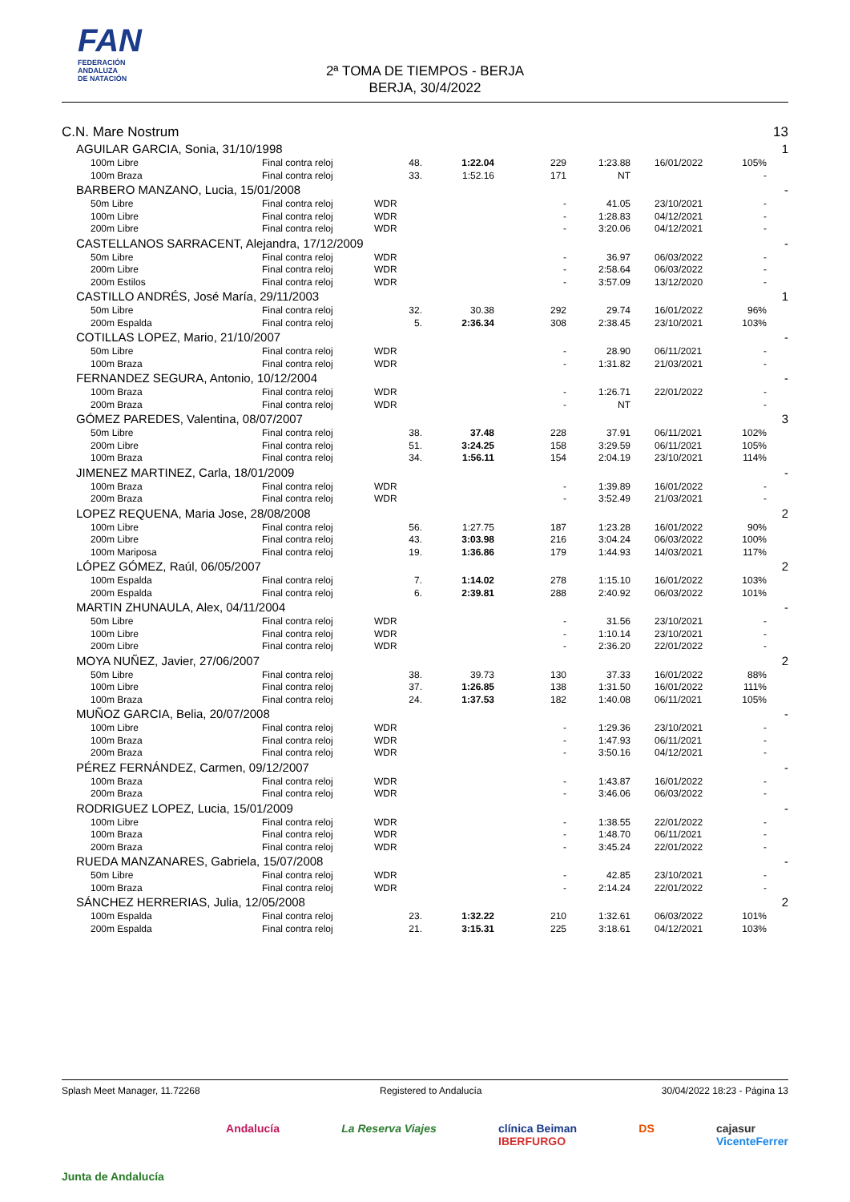FAN
FEDERACIÓN
ANDALUZA
DE NATACIÓN
2ª TOMA DE TIEMPOS - BERJA
BERJA, 30/4/2022
| C.N. Mare Nostrum | | | | | | | | | 13 |
| | AGUILAR GARCIA, Sonia, 31/10/1998 | | | | | | | | 1 |
| | 100m Libre | Final contra reloj | 48. | 1:22.04 | 229 | 1:23.88 | 16/01/2022 | 105% | |
| | 100m Braza | Final contra reloj | 33. | 1:52.16 | 171 | NT | | - | |
| | BARBERO MANZANO, Lucia, 15/01/2008 | | | | | | | | - |
| | 50m Libre | Final contra reloj | WDR | | - | 41.05 | 23/10/2021 | - | |
| | 100m Libre | Final contra reloj | WDR | | - | 1:28.83 | 04/12/2021 | - | |
| | 200m Libre | Final contra reloj | WDR | | - | 3:20.06 | 04/12/2021 | - | |
| | CASTELLANOS SARRACENT, Alejandra, 17/12/2009 | | | | | | | | - |
| | 50m Libre | Final contra reloj | WDR | | - | 36.97 | 06/03/2022 | - | |
| | 200m Libre | Final contra reloj | WDR | | - | 2:58.64 | 06/03/2022 | - | |
| | 200m Estilos | Final contra reloj | WDR | | - | 3:57.09 | 13/12/2020 | - | |
| | CASTILLO ANDRÉS, José María, 29/11/2003 | | | | | | | | 1 |
| | 50m Libre | Final contra reloj | 32. | 30.38 | 292 | 29.74 | 16/01/2022 | 96% | |
| | 200m Espalda | Final contra reloj | 5. | 2:36.34 | 308 | 2:38.45 | 23/10/2021 | 103% | |
| | COTILLAS LOPEZ, Mario, 21/10/2007 | | | | | | | | - |
| | 50m Libre | Final contra reloj | WDR | | - | 28.90 | 06/11/2021 | - | |
| | 100m Braza | Final contra reloj | WDR | | - | 1:31.82 | 21/03/2021 | - | |
| | FERNANDEZ SEGURA, Antonio, 10/12/2004 | | | | | | | | - |
| | 100m Braza | Final contra reloj | WDR | | - | 1:26.71 | 22/01/2022 | - | |
| | 200m Braza | Final contra reloj | WDR | | - | NT | | - | |
| | GÓMEZ PAREDES, Valentina, 08/07/2007 | | | | | | | | 3 |
| | 50m Libre | Final contra reloj | 38. | 37.48 | 228 | 37.91 | 06/11/2021 | 102% | |
| | 200m Libre | Final contra reloj | 51. | 3:24.25 | 158 | 3:29.59 | 06/11/2021 | 105% | |
| | 100m Braza | Final contra reloj | 34. | 1:56.11 | 154 | 2:04.19 | 23/10/2021 | 114% | |
| | JIMENEZ MARTINEZ, Carla, 18/01/2009 | | | | | | | | - |
| | 100m Braza | Final contra reloj | WDR | | - | 1:39.89 | 16/01/2022 | - | |
| | 200m Braza | Final contra reloj | WDR | | - | 3:52.49 | 21/03/2021 | - | |
| | LOPEZ REQUENA, Maria Jose, 28/08/2008 | | | | | | | | 2 |
| | 100m Libre | Final contra reloj | 56. | 1:27.75 | 187 | 1:23.28 | 16/01/2022 | 90% | |
| | 200m Libre | Final contra reloj | 43. | 3:03.98 | 216 | 3:04.24 | 06/03/2022 | 100% | |
| | 100m Mariposa | Final contra reloj | 19. | 1:36.86 | 179 | 1:44.93 | 14/03/2021 | 117% | |
| | LÓPEZ GÓMEZ, Raúl, 06/05/2007 | | | | | | | | 2 |
| | 100m Espalda | Final contra reloj | 7. | 1:14.02 | 278 | 1:15.10 | 16/01/2022 | 103% | |
| | 200m Espalda | Final contra reloj | 6. | 2:39.81 | 288 | 2:40.92 | 06/03/2022 | 101% | |
| | MARTIN ZHUNAULA, Alex, 04/11/2004 | | | | | | | | - |
| | 50m Libre | Final contra reloj | WDR | | - | 31.56 | 23/10/2021 | - | |
| | 100m Libre | Final contra reloj | WDR | | - | 1:10.14 | 23/10/2021 | - | |
| | 200m Libre | Final contra reloj | WDR | | - | 2:36.20 | 22/01/2022 | - | |
| | MOYA NUÑEZ, Javier, 27/06/2007 | | | | | | | | 2 |
| | 50m Libre | Final contra reloj | 38. | 39.73 | 130 | 37.33 | 16/01/2022 | 88% | |
| | 100m Libre | Final contra reloj | 37. | 1:26.85 | 138 | 1:31.50 | 16/01/2022 | 111% | |
| | 100m Braza | Final contra reloj | 24. | 1:37.53 | 182 | 1:40.08 | 06/11/2021 | 105% | |
| | MUÑOZ GARCIA, Belia, 20/07/2008 | | | | | | | | - |
| | 100m Libre | Final contra reloj | WDR | | - | 1:29.36 | 23/10/2021 | - | |
| | 100m Braza | Final contra reloj | WDR | | - | 1:47.93 | 06/11/2021 | - | |
| | 200m Braza | Final contra reloj | WDR | | - | 3:50.16 | 04/12/2021 | - | |
| | PÉREZ FERNÁNDEZ, Carmen, 09/12/2007 | | | | | | | | - |
| | 100m Braza | Final contra reloj | WDR | | - | 1:43.87 | 16/01/2022 | - | |
| | 200m Braza | Final contra reloj | WDR | | - | 3:46.06 | 06/03/2022 | - | |
| | RODRIGUEZ LOPEZ, Lucia, 15/01/2009 | | | | | | | | - |
| | 100m Libre | Final contra reloj | WDR | | - | 1:38.55 | 22/01/2022 | - | |
| | 100m Braza | Final contra reloj | WDR | | - | 1:48.70 | 06/11/2021 | - | |
| | 200m Braza | Final contra reloj | WDR | | - | 3:45.24 | 22/01/2022 | - | |
| | RUEDA MANZANARES, Gabriela, 15/07/2008 | | | | | | | | - |
| | 50m Libre | Final contra reloj | WDR | | - | 42.85 | 23/10/2021 | - | |
| | 100m Braza | Final contra reloj | WDR | | - | 2:14.24 | 22/01/2022 | - | |
| | SÁNCHEZ HERRERIAS, Julia, 12/05/2008 | | | | | | | | 2 |
| | 100m Espalda | Final contra reloj | 23. | 1:32.22 | 210 | 1:32.61 | 06/03/2022 | 101% | |
| | 200m Espalda | Final contra reloj | 21. | 3:15.31 | 225 | 3:18.61 | 04/12/2021 | 103% | |
Splash Meet Manager, 11.72268 Registered to Andalucía 30/04/2022 18:23 - Página 13
Junta de Andalucía Andalucía La Reserva Viajes clínica Beiman
IBERFURGO DS cajasur
VicenteFerrer